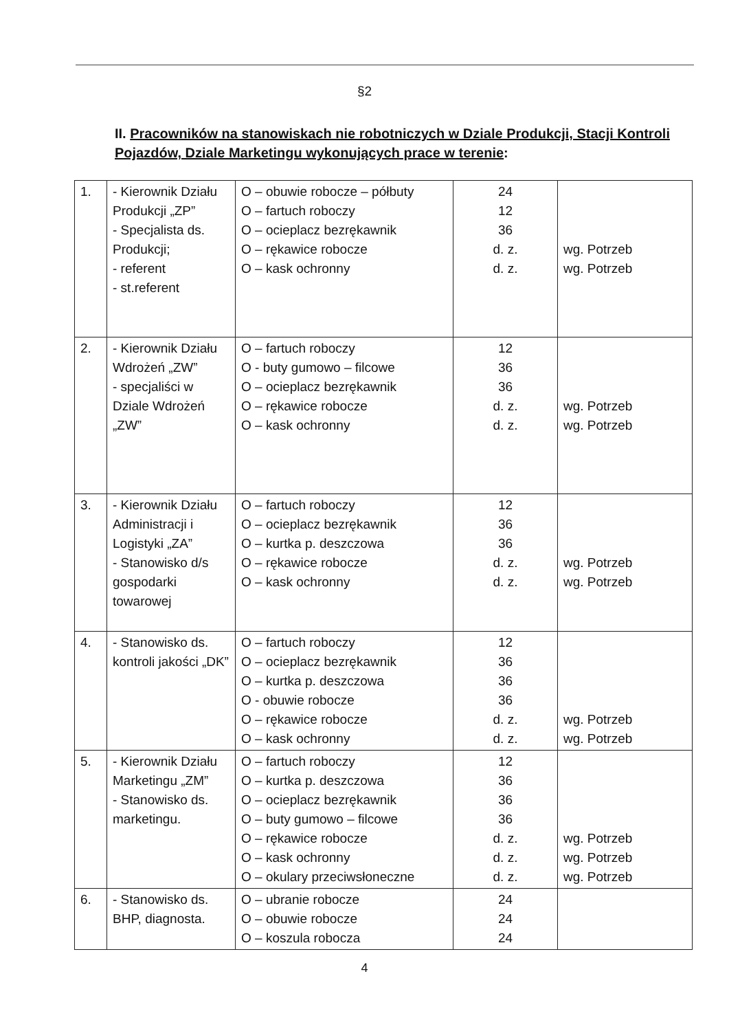§2
II. Pracowników na stanowiskach nie robotniczych w Dziale Produkcji, Stacji Kontroli Pojazdów, Dziale Marketingu wykonujących prace w terenie:
| 1. | - Kierownik Działu Produkcji „ZP” - Specjalista ds. Produkcji; - referent - st.referent | O – obuwie robocze – półbuty O – fartuch roboczy O – ocieplacz bezrękawnik O – rękawice robocze O – kask ochronny | 24 12 36 d. z. d. z. | wg. Potrzeb wg. Potrzeb |
| 2. | - Kierownik Działu Wdrożeń „ZW” - specjaliści w Dziale Wdrożeń „ZW” | O – fartuch roboczy O - buty gumowo – filcowe O – ocieplacz bezrękawnik O – rękawice robocze O – kask ochronny | 12 36 36 d. z. d. z. | wg. Potrzeb wg. Potrzeb |
| 3. | - Kierownik Działu Administracji i Logistyki „ZA” - Stanowisko d/s gospodarki towarowej | O – fartuch roboczy O – ocieplacz bezrękawnik O – kurtka p. deszczowa O – rękawice robocze O – kask ochronny | 12 36 36 d. z. d. z. | wg. Potrzeb wg. Potrzeb |
| 4. | - Stanowisko ds. kontroli jakości „DK” | O – fartuch roboczy O – ocieplacz bezrękawnik O – kurtka p. deszczowa O - obuwie robocze O – rękawice robocze O – kask ochronny | 12 36 36 36 d. z. d. z. | wg. Potrzeb wg. Potrzeb |
| 5. | - Kierownik Działu Marketingu „ZM” - Stanowisko ds. marketingu. | O – fartuch roboczy O – kurtka p. deszczowa O – ocieplacz bezrękawnik O – buty gumowo – filcowe O – rękawice robocze O – kask ochronny O – okulary przeciwsłoneczne | 12 36 36 36 d. z. d. z. d. z. | wg. Potrzeb wg. Potrzeb wg. Potrzeb |
| 6. | - Stanowisko ds. BHP, diagnosta. | O – ubranie robocze O – obuwie robocze O – koszula robocza | 24 24 24 | |
4